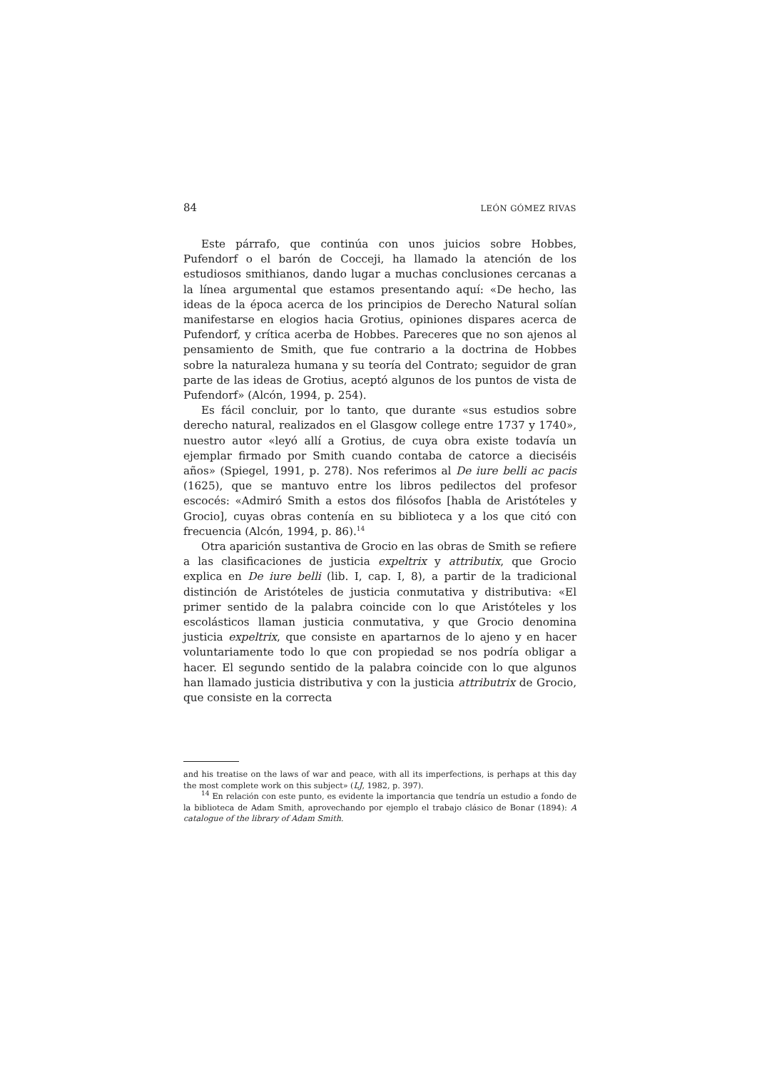84 LEÓN GÓMEZ RIVAS
Este párrafo, que continúa con unos juicios sobre Hobbes, Pufendorf o el barón de Cocceji, ha llamado la atención de los estudiosos smithianos, dando lugar a muchas conclusiones cercanas a la línea argumental que estamos presentando aquí: «De hecho, las ideas de la época acerca de los principios de Derecho Natural solían manifestarse en elogios hacia Grotius, opiniones dispares acerca de Pufendorf, y crítica acerba de Hobbes. Pareceres que no son ajenos al pensamiento de Smith, que fue contrario a la doctrina de Hobbes sobre la naturaleza humana y su teoría del Contrato; seguidor de gran parte de las ideas de Grotius, aceptó algunos de los puntos de vista de Pufendorf» (Alcón, 1994, p. 254).
Es fácil concluir, por lo tanto, que durante «sus estudios sobre derecho natural, realizados en el Glasgow college entre 1737 y 1740», nuestro autor «leyó allí a Grotius, de cuya obra existe todavía un ejemplar firmado por Smith cuando contaba de catorce a dieciséis años» (Spiegel, 1991, p. 278). Nos referimos al De iure belli ac pacis (1625), que se mantuvo entre los libros pedilectos del profesor escocés: «Admiró Smith a estos dos filósofos [habla de Aristóteles y Grocio], cuyas obras contenía en su biblioteca y a los que citó con frecuencia (Alcón, 1994, p. 86).<sup>14</sup>
Otra aparición sustantiva de Grocio en las obras de Smith se refiere a las clasificaciones de justicia expeltrix y attributix, que Grocio explica en De iure belli (lib. I, cap. I, 8), a partir de la tradicional distinción de Aristóteles de justicia conmutativa y distributiva: «El primer sentido de la palabra coincide con lo que Aristóteles y los escolásticos llaman justicia conmutativa, y que Grocio denomina justicia expeltrix, que consiste en apartarnos de lo ajeno y en hacer voluntariamente todo lo que con propiedad se nos podría obligar a hacer. El segundo sentido de la palabra coincide con lo que algunos han llamado justicia distributiva y con la justicia attributrix de Grocio, que consiste en la correcta
and his treatise on the laws of war and peace, with all its imperfections, is perhaps at this day the most complete work on this subject» (LJ, 1982, p. 397).
<sup>14</sup> En relación con este punto, es evidente la importancia que tendría un estudio a fondo de la biblioteca de Adam Smith, aprovechando por ejemplo el trabajo clásico de Bonar (1894): A catalogue of the library of Adam Smith.